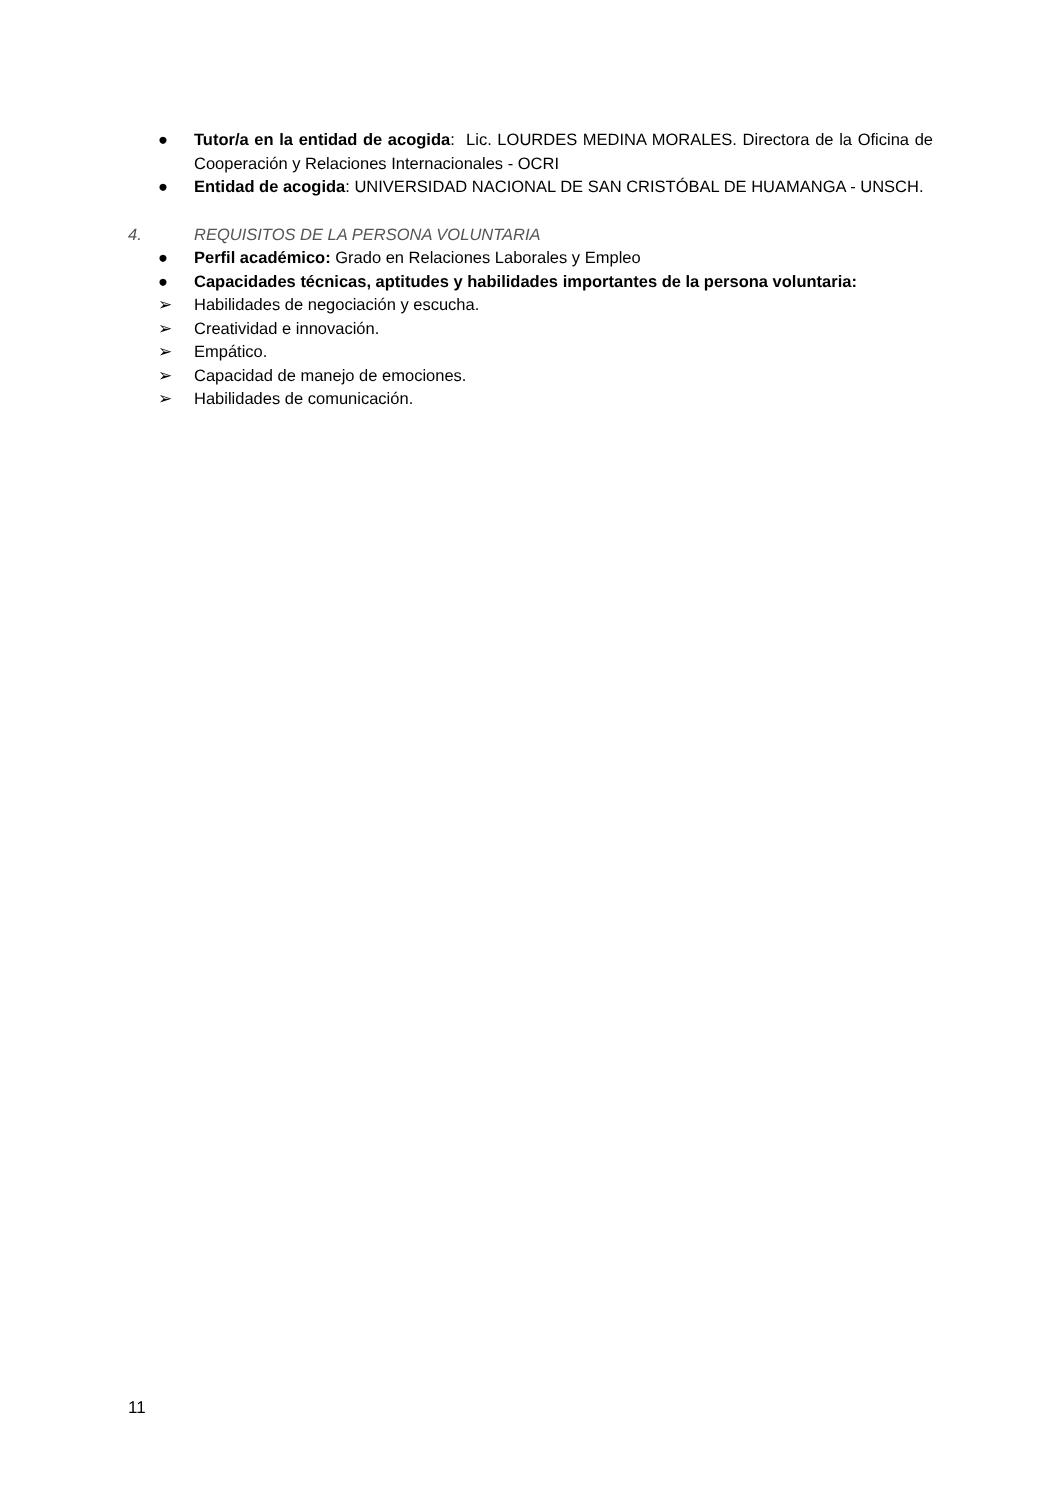● Tutor/a en la entidad de acogida: Lic. LOURDES MEDINA MORALES. Directora de la Oficina de Cooperación y Relaciones Internacionales - OCRI
● Entidad de acogida: UNIVERSIDAD NACIONAL DE SAN CRISTÓBAL DE HUAMANGA - UNSCH.
4. REQUISITOS DE LA PERSONA VOLUNTARIA
● Perfil académico: Grado en Relaciones Laborales y Empleo
● Capacidades técnicas, aptitudes y habilidades importantes de la persona voluntaria:
➢ Habilidades de negociación y escucha.
➢ Creatividad e innovación.
➢ Empático.
➢ Capacidad de manejo de emociones.
➢ Habilidades de comunicación.
11